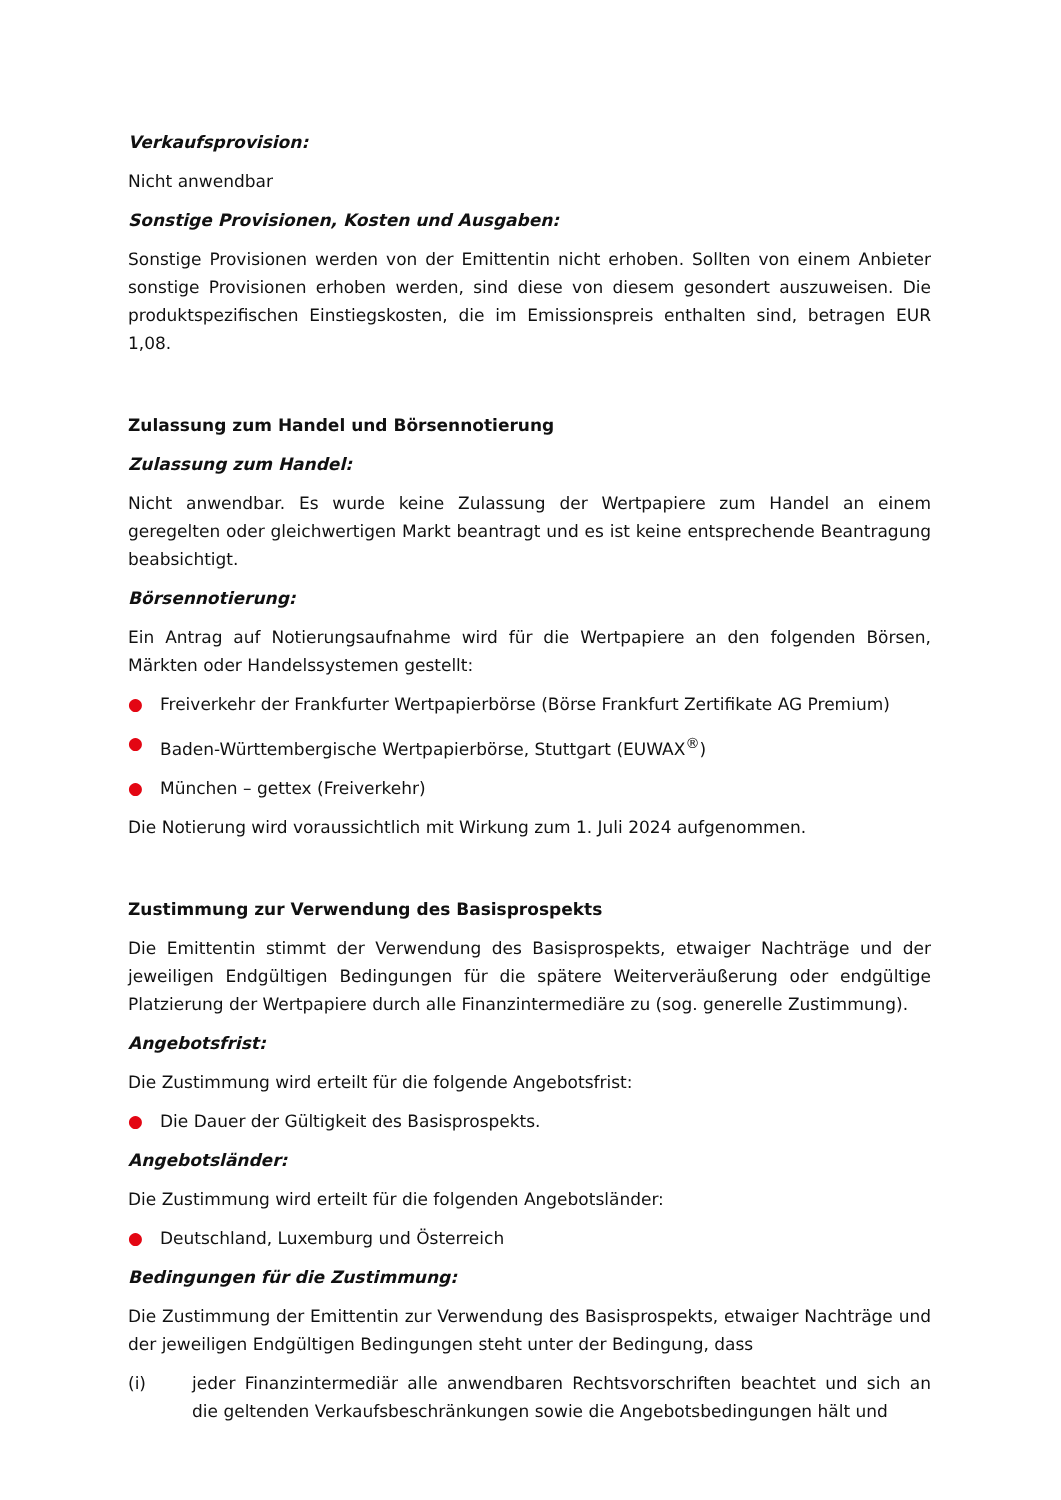Verkaufsprovision:
Nicht anwendbar
Sonstige Provisionen, Kosten und Ausgaben:
Sonstige Provisionen werden von der Emittentin nicht erhoben. Sollten von einem Anbieter sonstige Provisionen erhoben werden, sind diese von diesem gesondert auszuweisen. Die produktspezifischen Einstiegskosten, die im Emissionspreis enthalten sind, betragen EUR 1,08.
Zulassung zum Handel und Börsennotierung
Zulassung zum Handel:
Nicht anwendbar. Es wurde keine Zulassung der Wertpapiere zum Handel an einem geregelten oder gleichwertigen Markt beantragt und es ist keine entsprechende Beantragung beabsichtigt.
Börsennotierung:
Ein Antrag auf Notierungsaufnahme wird für die Wertpapiere an den folgenden Börsen, Märkten oder Handelssystemen gestellt:
● Freiverkehr der Frankfurter Wertpapierbörse (Börse Frankfurt Zertifikate AG Premium)
● Baden-Württembergische Wertpapierbörse, Stuttgart (EUWAX<sup>®</sup>)
● München – gettex (Freiverkehr)
Die Notierung wird voraussichtlich mit Wirkung zum 1. Juli 2024 aufgenommen.
Zustimmung zur Verwendung des Basisprospekts
Die Emittentin stimmt der Verwendung des Basisprospekts, etwaiger Nachträge und der jeweiligen Endgültigen Bedingungen für die spätere Weiterveräußerung oder endgültige Platzierung der Wertpapiere durch alle Finanzintermediäre zu (sog. generelle Zustimmung).
Angebotsfrist:
Die Zustimmung wird erteilt für die folgende Angebotsfrist:
● Die Dauer der Gültigkeit des Basisprospekts.
Angebotsländer:
Die Zustimmung wird erteilt für die folgenden Angebotsländer:
● Deutschland, Luxemburg und Österreich
Bedingungen für die Zustimmung:
Die Zustimmung der Emittentin zur Verwendung des Basisprospekts, etwaiger Nachträge und der jeweiligen Endgültigen Bedingungen steht unter der Bedingung, dass
(i) jeder Finanzintermediär alle anwendbaren Rechtsvorschriften beachtet und sich an die geltenden Verkaufsbeschränkungen sowie die Angebotsbedingungen hält und